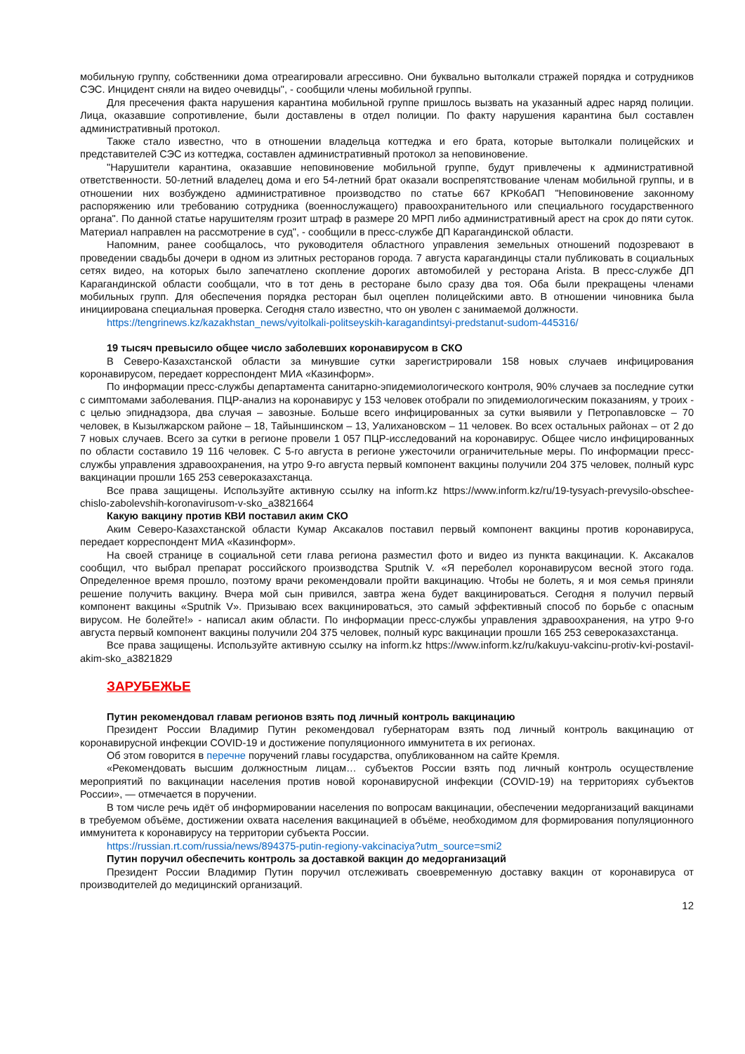мобильную группу, собственники дома отреагировали агрессивно. Они буквально вытолкали стражей порядка и сотрудников СЭС. Инцидент сняли на видео очевидцы", - сообщили члены мобильной группы.
Для пресечения факта нарушения карантина мобильной группе пришлось вызвать на указанный адрес наряд полиции. Лица, оказавшие сопротивление, были доставлены в отдел полиции. По факту нарушения карантина был составлен административный протокол.
Также стало известно, что в отношении владельца коттеджа и его брата, которые вытолкали полицейских и представителей СЭС из коттеджа, составлен административный протокол за неповиновение.
"Нарушители карантина, оказавшие неповиновение мобильной группе, будут привлечены к административной ответственности. 50-летний владелец дома и его 54-летний брат оказали воспрепятствование членам мобильной группы, и в отношении них возбуждено административное производство по статье 667 КРКобАП "Неповиновение законному распоряжению или требованию сотрудника (военнослужащего) правоохранительного или специального государственного органа". По данной статье нарушителям грозит штраф в размере 20 МРП либо административный арест на срок до пяти суток. Материал направлен на рассмотрение в суд", - сообщили в пресс-службе ДП Карагандинской области.
Напомним, ранее сообщалось, что руководителя областного управления земельных отношений подозревают в проведении свадьбы дочери в одном из элитных ресторанов города. 7 августа карагандинцы стали публиковать в социальных сетях видео, на которых было запечатлено скопление дорогих автомобилей у ресторана Arista. В пресс-службе ДП Карагандинской области сообщали, что в тот день в ресторане было сразу два тоя. Оба были прекращены членами мобильных групп. Для обеспечения порядка ресторан был оцеплен полицейскими авто. В отношении чиновника была инициирована специальная проверка. Сегодня стало известно, что он уволен с занимаемой должности.
https://tengrinews.kz/kazakhstan_news/vyitolkali-politseyskih-karagandintsyi-predstanut-sudom-445316/
19 тысяч превысило общее число заболевших коронавирусом в СКО
В Северо-Казахстанской области за минувшие сутки зарегистрировали 158 новых случаев инфицирования коронавирусом, передает корреспондент МИА «Казинформ».
По информации пресс-службы департамента санитарно-эпидемиологического контроля, 90% случаев за последние сутки с симптомами заболевания. ПЦР-анализ на коронавирус у 153 человек отобрали по эпидемиологическим показаниям, у троих - с целью эпиднадзора, два случая – завозные. Больше всего инфицированных за сутки выявили у Петропавловске – 70 человек, в Кызылжарском районе – 18, Тайыншинском – 13, Уалихановском – 11 человек. Во всех остальных районах – от 2 до 7 новых случаев. Всего за сутки в регионе провели 1 057 ПЦР-исследований на коронавирус. Общее число инфицированных по области составило 19 116 человек. С 5-го августа в регионе ужесточили ограничительные меры. По информации пресс-службы управления здравоохранения, на утро 9-го августа первый компонент вакцины получили 204 375 человек, полный курс вакцинации прошли 165 253 североказахстанца.
Все права защищены. Используйте активную ссылку на inform.kz https://www.inform.kz/ru/19-tysyach-prevysilo-obschee-chislo-zabolevshih-koronavirusom-v-sko_a3821664
Какую вакцину против КВИ поставил аким СКО
Аким Северо-Казахстанской области Кумар Аксакалов поставил первый компонент вакцины против коронавируса, передает корреспондент МИА «Казинформ».
На своей странице в социальной сети глава региона разместил фото и видео из пункта вакцинации. К. Аксакалов сообщил, что выбрал препарат российского производства Sputnik V. «Я переболел коронавирусом весной этого года. Определенное время прошло, поэтому врачи рекомендовали пройти вакцинацию. Чтобы не болеть, я и моя семья приняли решение получить вакцину. Вчера мой сын привился, завтра жена будет вакцинироваться. Сегодня я получил первый компонент вакцины «Sputnik V». Призываю всех вакцинироваться, это самый эффективный способ по борьбе с опасным вирусом. Не болейте!» - написал аким области. По информации пресс-службы управления здравоохранения, на утро 9-го августа первый компонент вакцины получили 204 375 человек, полный курс вакцинации прошли 165 253 североказахстанца.
Все права защищены. Используйте активную ссылку на inform.kz https://www.inform.kz/ru/kakuyu-vakcinu-protiv-kvi-postavil-akim-sko_a3821829
ЗАРУБЕЖЬЕ
Путин рекомендовал главам регионов взять под личный контроль вакцинацию
Президент России Владимир Путин рекомендовал губернаторам взять под личный контроль вакцинацию от коронавирусной инфекции COVID-19 и достижение популяционного иммунитета в их регионах.
Об этом говорится в перечне поручений главы государства, опубликованном на сайте Кремля.
«Рекомендовать высшим должностным лицам… субъектов России взять под личный контроль осуществление мероприятий по вакцинации населения против новой коронавирусной инфекции (COVID-19) на территориях субъектов России», — отмечается в поручении.
В том числе речь идёт об информировании населения по вопросам вакцинации, обеспечении медорганизаций вакцинами в требуемом объёме, достижении охвата населения вакцинацией в объёме, необходимом для формирования популяционного иммунитета к коронавирусу на территории субъекта России.
https://russian.rt.com/russia/news/894375-putin-regiony-vakcinaciya?utm_source=smi2
Путин поручил обеспечить контроль за доставкой вакцин до медорганизаций
Президент России Владимир Путин поручил отслеживать своевременную доставку вакцин от коронавируса от производителей до медицинский организаций.
12